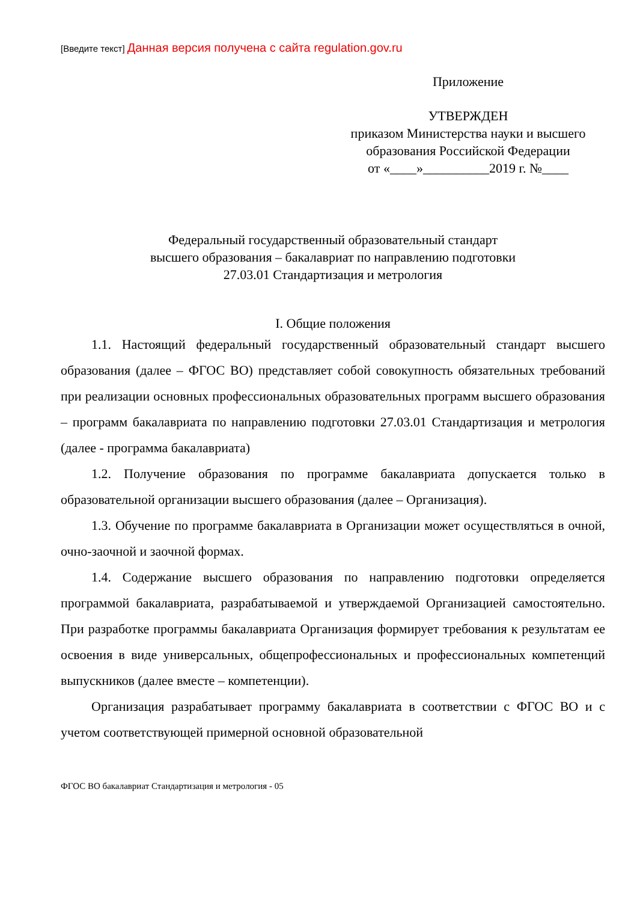[Введите текст] Данная версия получена с сайта regulation.gov.ru
Приложение
УТВЕРЖДЕН
приказом Министерства науки и высшего
образования Российской Федерации
от «____»__________2019 г. №____
Федеральный государственный образовательный стандарт
высшего образования – бакалавриат по направлению подготовки
27.03.01 Стандартизация и метрология
I. Общие положения
1.1. Настоящий федеральный государственный образовательный стандарт высшего образования (далее – ФГОС ВО) представляет собой совокупность обязательных требований при реализации основных профессиональных образовательных программ высшего образования – программ бакалавриата по направлению подготовки 27.03.01 Стандартизация и метрология (далее - программа бакалавриата)
1.2. Получение образования по программе бакалавриата допускается только в образовательной организации высшего образования (далее – Организация).
1.3. Обучение по программе бакалавриата в Организации может осуществляться в очной, очно-заочной и заочной формах.
1.4. Содержание высшего образования по направлению подготовки определяется программой бакалавриата, разрабатываемой и утверждаемой Организацией самостоятельно. При разработке программы бакалавриата Организация формирует требования к результатам ее освоения в виде универсальных, общепрофессиональных и профессиональных компетенций выпускников (далее вместе – компетенции).
Организация разрабатывает программу бакалавриата в соответствии с ФГОС ВО и с учетом соответствующей примерной основной образовательной
ФГОС ВО бакалавриат Стандартизация и метрология - 05